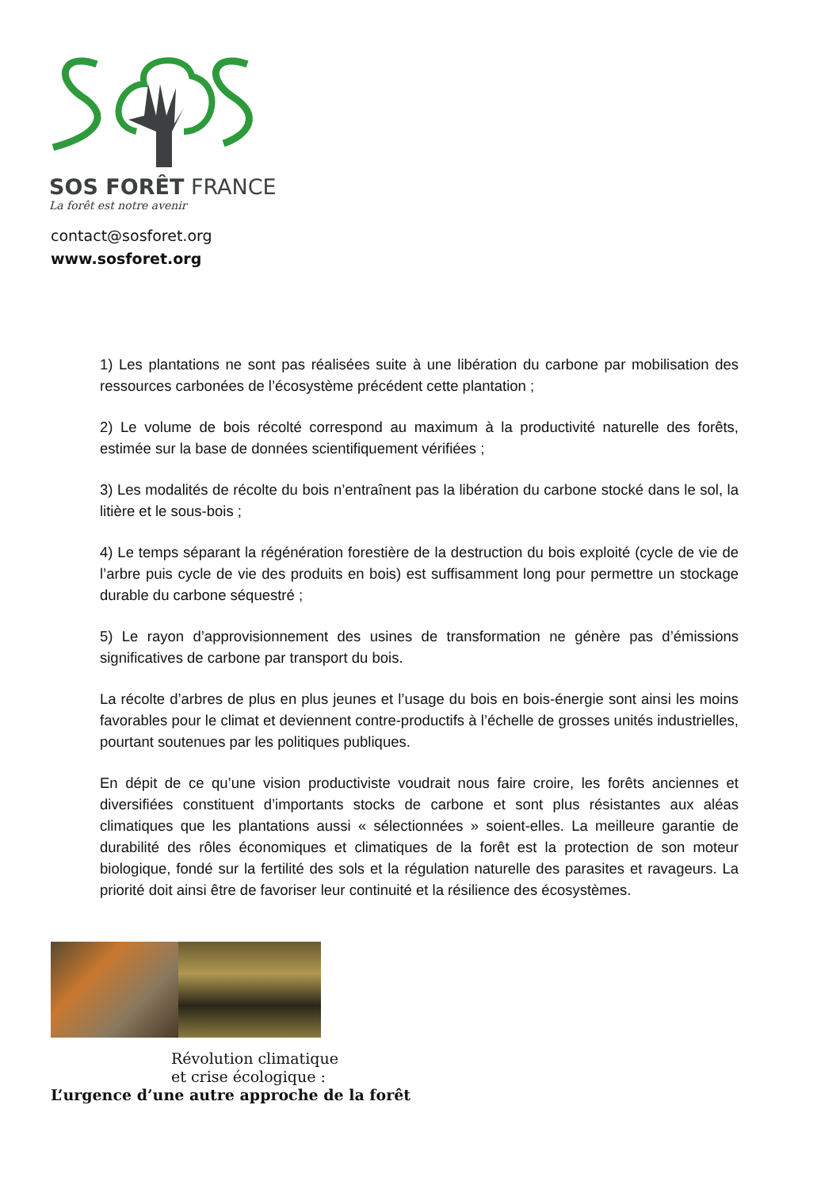SOS FORÊT FRANCE
La forêt est notre avenir
contact@sosforet.org
www.sosforet.org
1) Les plantations ne sont pas réalisées suite à une libération du carbone par mobilisation des ressources carbonées de l’écosystème précédent cette plantation ;
2) Le volume de bois récolté correspond au maximum à la productivité naturelle des forêts, estimée sur la base de données scientifiquement vérifiées ;
3) Les modalités de récolte du bois n’entraînent pas la libération du carbone stocké dans le sol, la litière et le sous-bois ;
4) Le temps séparant la régénération forestière de la destruction du bois exploité (cycle de vie de l’arbre puis cycle de vie des produits en bois) est suffisamment long pour permettre un stockage durable du carbone séquestré ;
5) Le rayon d’approvisionnement des usines de transformation ne génère pas d’émissions significatives de carbone par transport du bois.
La récolte d’arbres de plus en plus jeunes et l’usage du bois en bois-énergie sont ainsi les moins favorables pour le climat et deviennent contre-productifs à l’échelle de grosses unités industrielles, pourtant soutenues par les politiques publiques.
En dépit de ce qu’une vision productiviste voudrait nous faire croire, les forêts anciennes et diversifiées constituent d’importants stocks de carbone et sont plus résistantes aux aléas climatiques que les plantations aussi « sélectionnées » soient-elles. La meilleure garantie de durabilité des rôles économiques et climatiques de la forêt est la protection de son moteur biologique, fondé sur la fertilité des sols et la régulation naturelle des parasites et ravageurs. La priorité doit ainsi être de favoriser leur continuité et la résilience des écosystèmes.
Révolution climatique
et crise écologique :
L’urgence d’une autre approche de la forêt